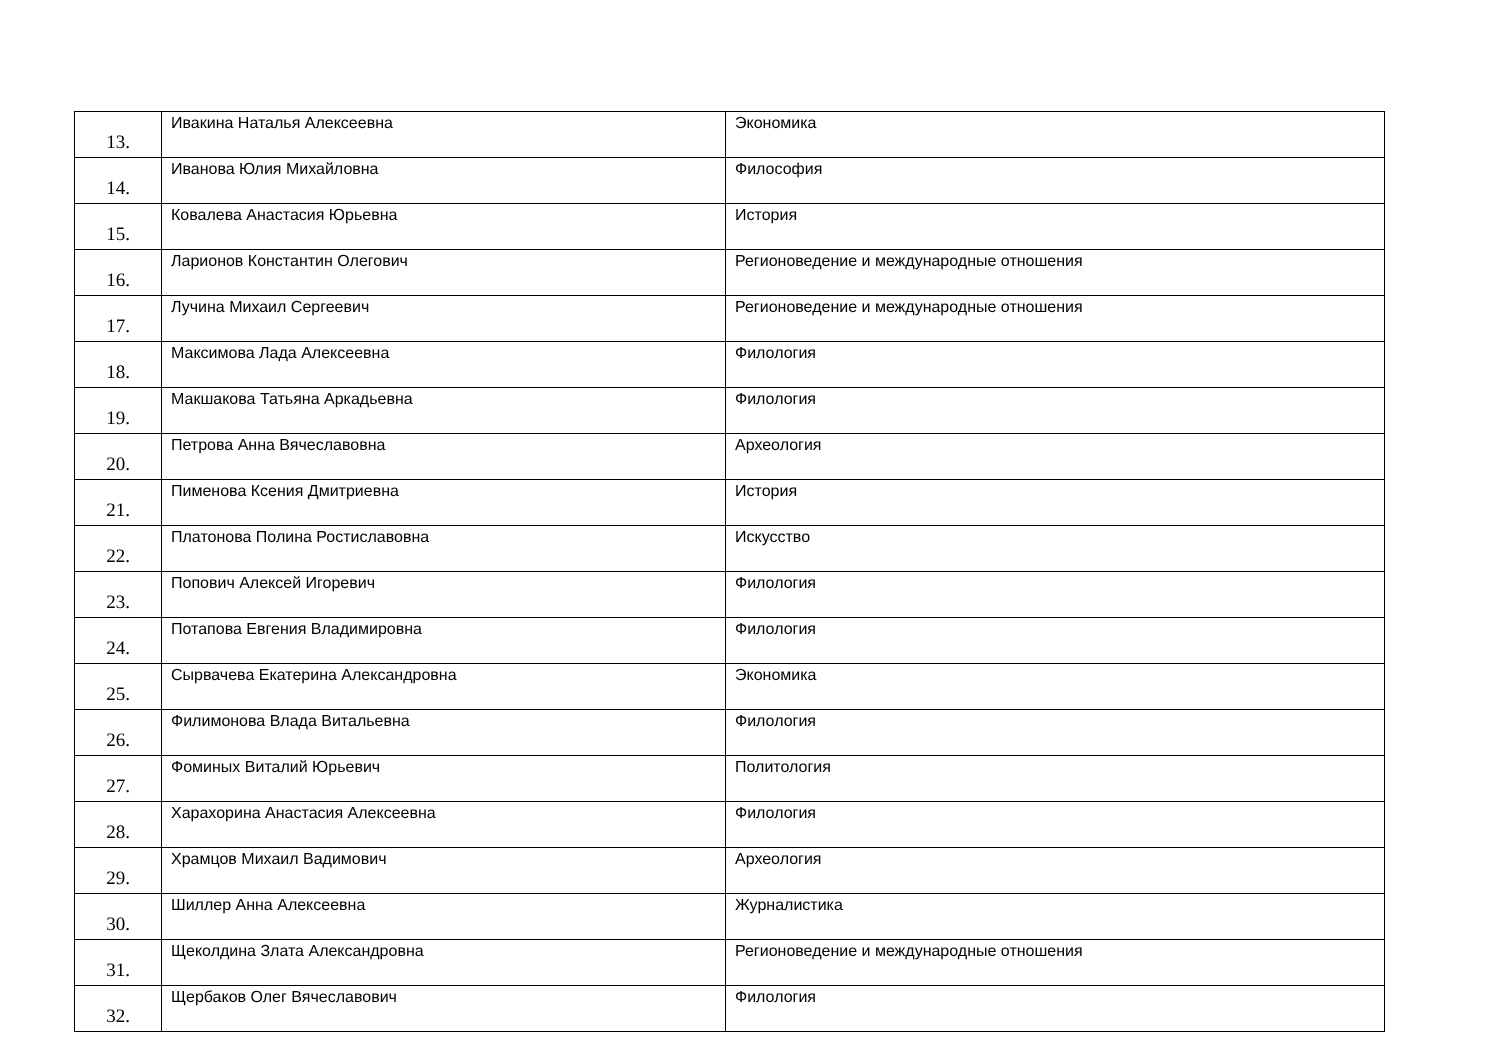| 13. | Ивакина Наталья Алексеевна | Экономика |
| 14. | Иванова Юлия Михайловна | Философия |
| 15. | Ковалева Анастасия Юрьевна | История |
| 16. | Ларионов Константин Олегович | Регионоведение и международные отношения |
| 17. | Лучина Михаил Сергеевич | Регионоведение и международные отношения |
| 18. | Максимова Лада Алексеевна | Филология |
| 19. | Макшакова Татьяна Аркадьевна | Филология |
| 20. | Петрова Анна Вячеславовна | Археология |
| 21. | Пименова Ксения Дмитриевна | История |
| 22. | Платонова Полина Ростиславовна | Искусство |
| 23. | Попович Алексей Игоревич | Филология |
| 24. | Потапова Евгения Владимировна | Филология |
| 25. | Сырвачева Екатерина Александровна | Экономика |
| 26. | Филимонова Влада Витальевна | Филология |
| 27. | Фоминых Виталий Юрьевич | Политология |
| 28. | Харахорина Анастасия Алексеевна | Филология |
| 29. | Храмцов Михаил Вадимович | Археология |
| 30. | Шиллер Анна Алексеевна | Журналистика |
| 31. | Щеколдина Злата Александровна | Регионоведение и международные отношения |
| 32. | Щербаков Олег Вячеславович | Филология |